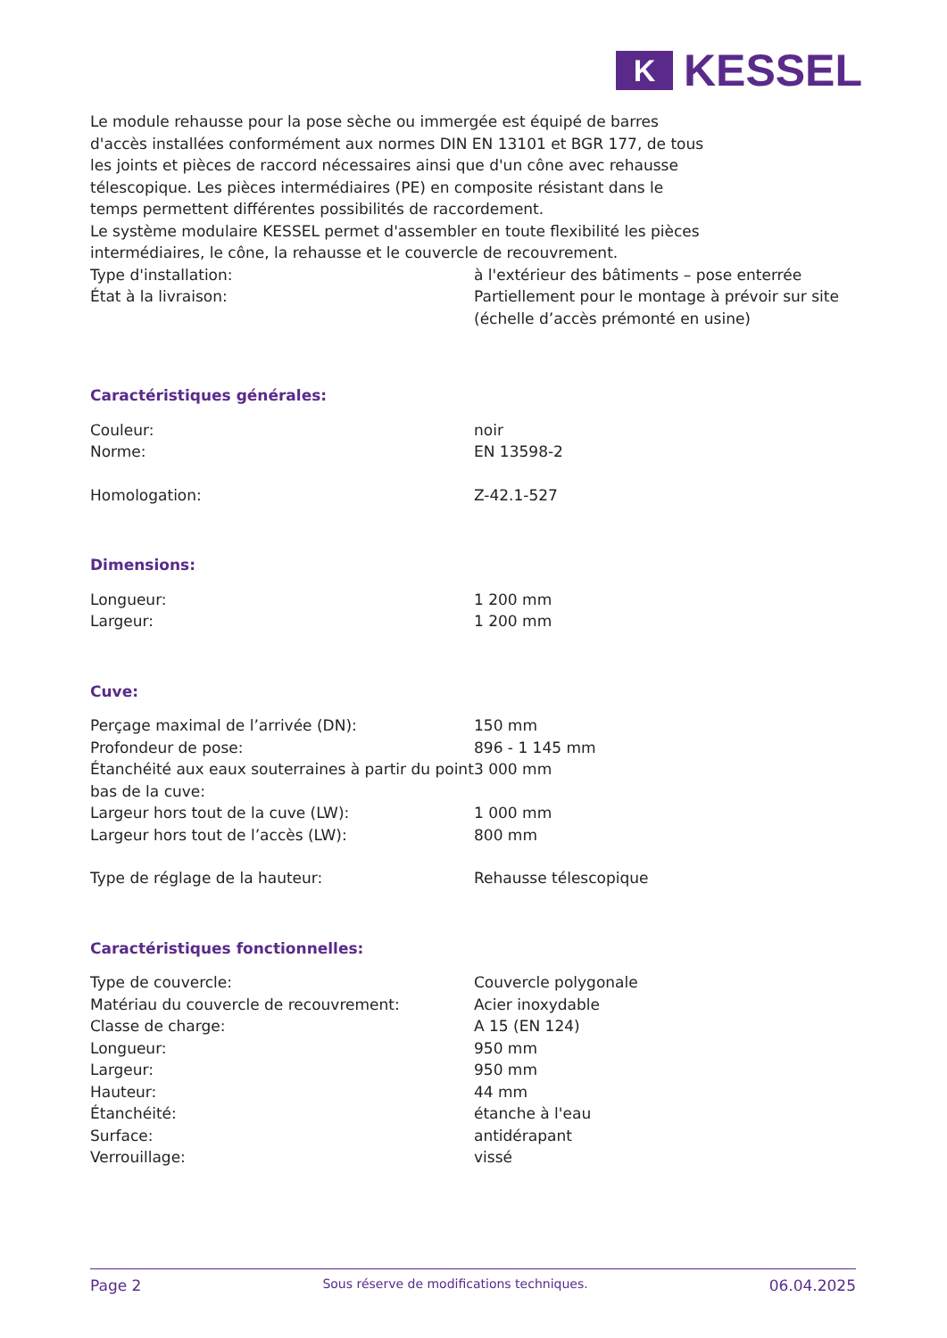K
KESSEL
Le module rehausse pour la pose sèche ou immergée est équipé de barres d'accès installées conformément aux normes DIN EN 13101 et BGR 177, de tous les joints et pièces de raccord nécessaires ainsi que d'un cône avec rehausse télescopique. Les pièces intermédiaires (PE) en composite résistant dans le temps permettent différentes possibilités de raccordement.
Le système modulaire KESSEL permet d'assembler en toute flexibilité les pièces intermédiaires, le cône, la rehausse et le couvercle de recouvrement.
| Type d'installation: | à l'extérieur des bâtiments – pose enterrée |
| État à la livraison: | Partiellement pour le montage à prévoir sur site (échelle d’accès prémonté en usine) |
Caractéristiques générales:
| Couleur: | noir |
| Norme: | EN 13598-2 |
| Homologation: | Z-42.1-527 |
Dimensions:
| Longueur: | 1 200 mm |
| Largeur: | 1 200 mm |
Cuve:
| Perçage maximal de l’arrivée (DN): | 150 mm |
| Profondeur de pose: | 896 - 1 145 mm |
| Étanchéité aux eaux souterraines à partir du point bas de la cuve: | 3 000 mm |
| Largeur hors tout de la cuve (LW): | 1 000 mm |
| Largeur hors tout de l’accès (LW): | 800 mm |
| Type de réglage de la hauteur: | Rehausse télescopique |
Caractéristiques fonctionnelles:
| Type de couvercle: | Couvercle polygonale |
| Matériau du couvercle de recouvrement: | Acier inoxydable |
| Classe de charge: | A 15 (EN 124) |
| Longueur: | 950 mm |
| Largeur: | 950 mm |
| Hauteur: | 44 mm |
| Étanchéité: | étanche à l'eau |
| Surface: | antidérapant |
| Verrouillage: | vissé |
Page 2 Sous réserve de modifications techniques. 06.04.2025